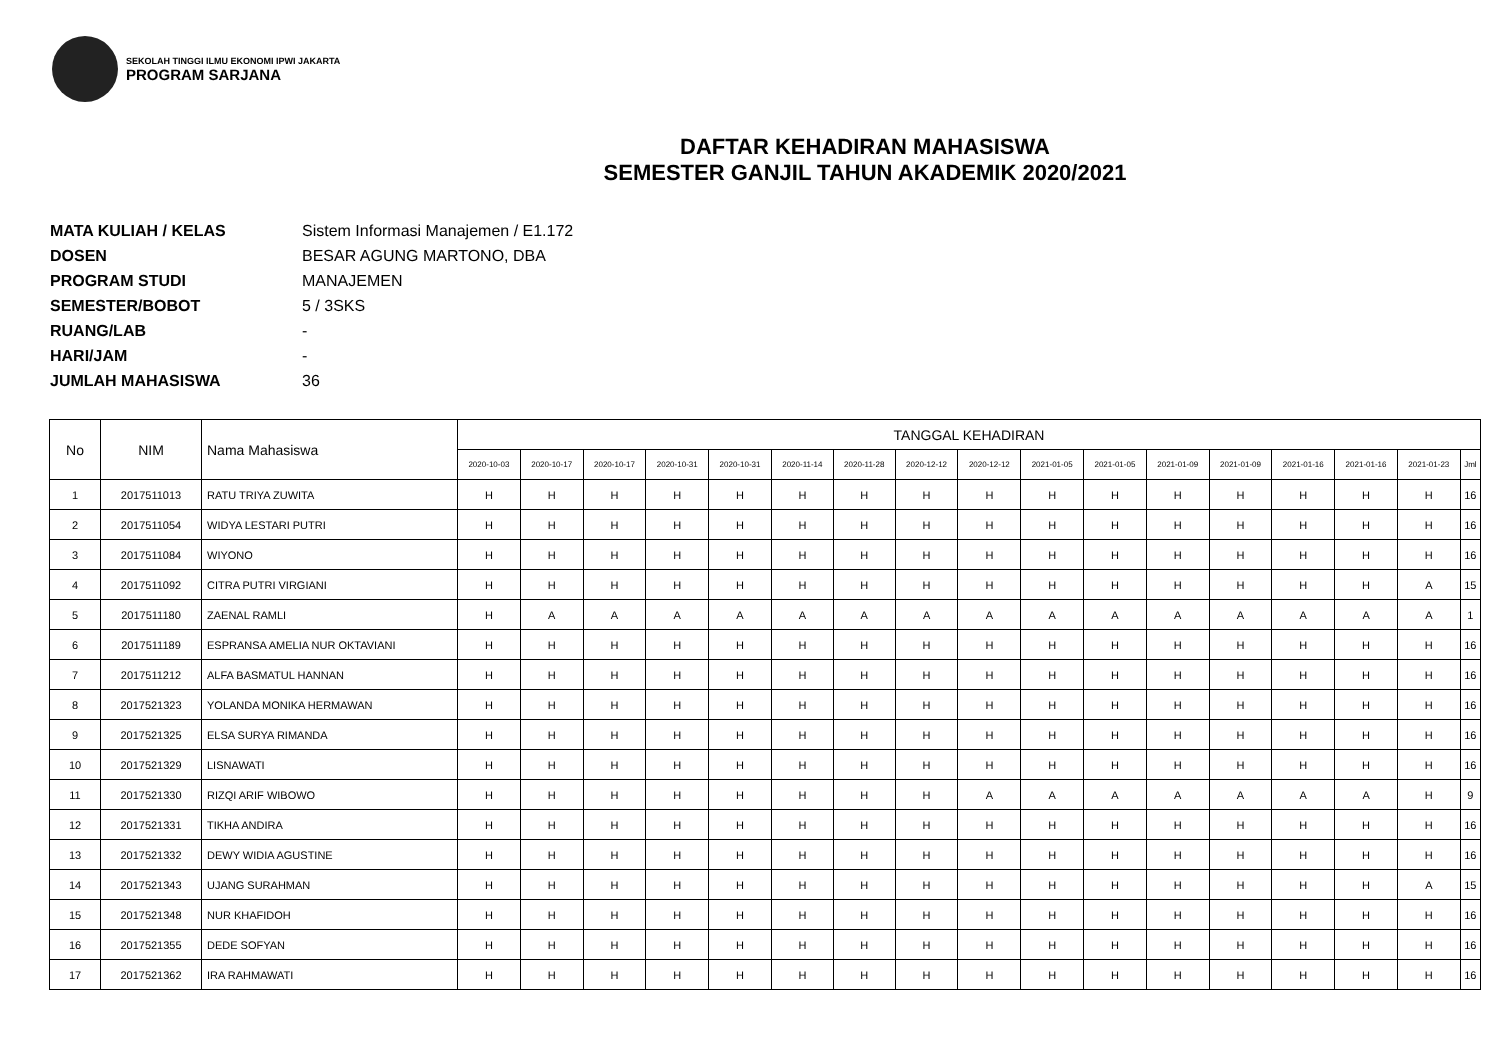SEKOLAH TINGGI ILMU EKONOMI IPWI JAKARTA
PROGRAM SARJANA
DAFTAR KEHADIRAN MAHASISWA
SEMESTER GANJIL TAHUN AKADEMIK 2020/2021
MATA KULIAH / KELAS Sistem Informasi Manajemen / E1.172
DOSEN BESAR AGUNG MARTONO, DBA
PROGRAM STUDI MANAJEMEN
SEMESTER/BOBOT 5 / 3SKS
RUANG/LAB -
HARI/JAM -
JUMLAH MAHASISWA 36
| No | NIM | Nama Mahasiswa | TANGGAL KEHADIRAN | | | | | | | | | | | | | | | | |
| --- | --- | --- | --- | --- | --- | --- | --- | --- | --- | --- | --- | --- | --- | --- | --- | --- | --- | --- | --- |
| | | | 2020-10-03 | 2020-10-17 | 2020-10-17 | 2020-10-31 | 2020-10-31 | 2020-11-14 | 2020-11-28 | 2020-12-12 | 2020-12-12 | 2021-01-05 | 2021-01-05 | 2021-01-09 | 2021-01-09 | 2021-01-16 | 2021-01-16 | 2021-01-23 | Jml |
| 1 | 2017511013 | RATU TRIYA ZUWITA | H | H | H | H | H | H | H | H | H | H | H | H | H | H | H | H | 16 |
| 2 | 2017511054 | WIDYA LESTARI PUTRI | H | H | H | H | H | H | H | H | H | H | H | H | H | H | H | H | 16 |
| 3 | 2017511084 | WIYONO | H | H | H | H | H | H | H | H | H | H | H | H | H | H | H | H | 16 |
| 4 | 2017511092 | CITRA PUTRI VIRGIANI | H | H | H | H | H | H | H | H | H | H | H | H | H | H | H | A | 15 |
| 5 | 2017511180 | ZAENAL RAMLI | H | A | A | A | A | A | A | A | A | A | A | A | A | A | A | A | 1 |
| 6 | 2017511189 | ESPRANSA AMELIA NUR OKTAVIANI | H | H | H | H | H | H | H | H | H | H | H | H | H | H | H | H | 16 |
| 7 | 2017511212 | ALFA BASMATUL HANNAN | H | H | H | H | H | H | H | H | H | H | H | H | H | H | H | H | 16 |
| 8 | 2017521323 | YOLANDA MONIKA HERMAWAN | H | H | H | H | H | H | H | H | H | H | H | H | H | H | H | H | 16 |
| 9 | 2017521325 | ELSA SURYA RIMANDA | H | H | H | H | H | H | H | H | H | H | H | H | H | H | H | H | 16 |
| 10 | 2017521329 | LISNAWATI | H | H | H | H | H | H | H | H | H | H | H | H | H | H | H | H | 16 |
| 11 | 2017521330 | RIZQI ARIF WIBOWO | H | H | H | H | H | H | H | H | A | A | A | A | A | A | A | H | 9 |
| 12 | 2017521331 | TIKHA ANDIRA | H | H | H | H | H | H | H | H | H | H | H | H | H | H | H | H | 16 |
| 13 | 2017521332 | DEWY WIDIA AGUSTINE | H | H | H | H | H | H | H | H | H | H | H | H | H | H | H | H | 16 |
| 14 | 2017521343 | UJANG SURAHMAN | H | H | H | H | H | H | H | H | H | H | H | H | H | H | H | A | 15 |
| 15 | 2017521348 | NUR KHAFIDOH | H | H | H | H | H | H | H | H | H | H | H | H | H | H | H | H | 16 |
| 16 | 2017521355 | DEDE SOFYAN | H | H | H | H | H | H | H | H | H | H | H | H | H | H | H | H | 16 |
| 17 | 2017521362 | IRA RAHMAWATI | H | H | H | H | H | H | H | H | H | H | H | H | H | H | H | H | 16 |